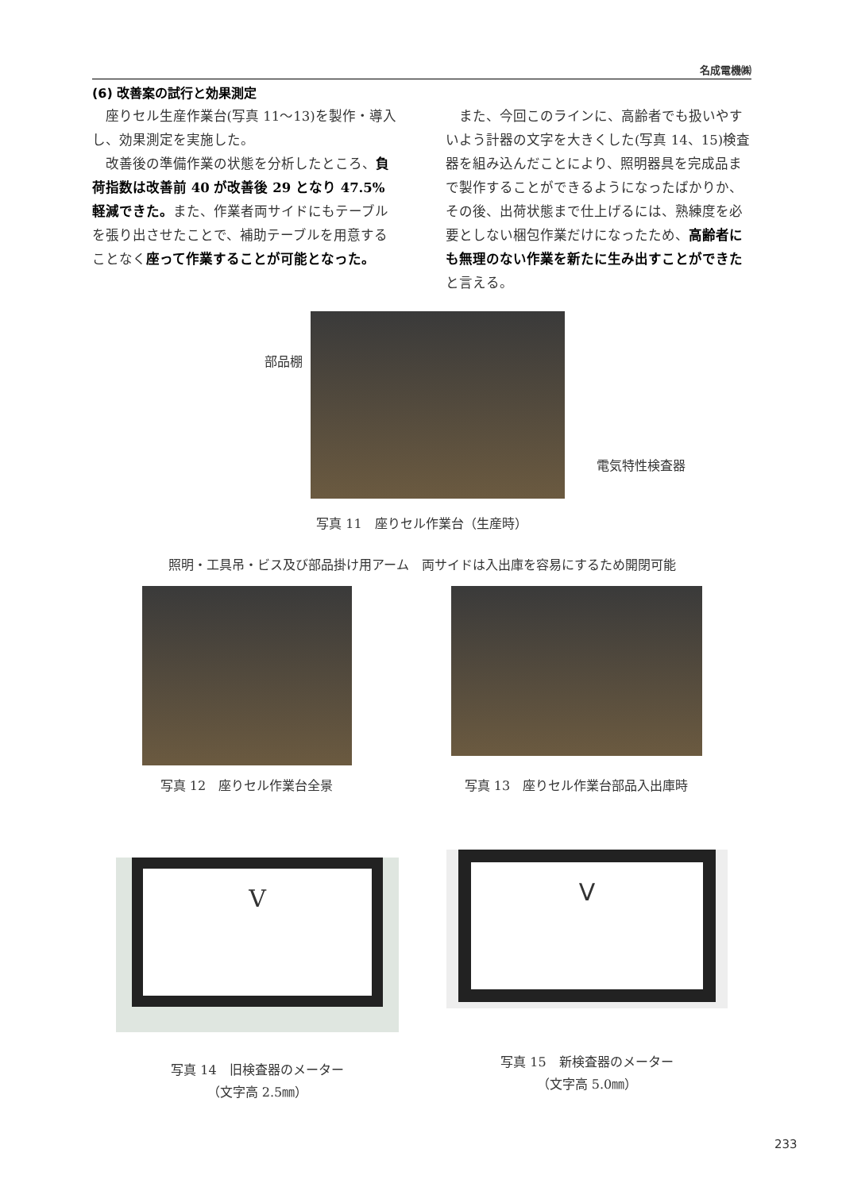名成電機㈱
(6) 改善案の試行と効果測定
座りセル生産作業台(写真 11～13)を製作・導入し、効果測定を実施した。
改善後の準備作業の状態を分析したところ、負荷指数は改善前 40 が改善後 29 となり 47.5% 軽減できた。また、作業者両サイドにもテーブルを張り出させたことで、補助テーブルを用意することなく座って作業することが可能となった。
また、今回このラインに、高齢者でも扱いやすいよう計器の文字を大きくした(写真 14、15)検査器を組み込んだことにより、照明器具を完成品まで製作することができるようになったばかりか、その後、出荷状態まで仕上げるには、熟練度を必要としない梱包作業だけになったため、高齢者にも無理のない作業を新たに生み出すことができたと言える。
部品棚
電気特性検査器
写真 11　座りセル作業台（生産時）
照明・工具吊・ビス及び部品掛け用アーム　両サイドは入出庫を容易にするため開閉可能
写真 12　座りセル作業台全景
写真 13　座りセル作業台部品入出庫時
V
写真 14　旧検査器のメーター
（文字高 2.5㎜）
V
写真 15　新検査器のメーター
（文字高 5.0㎜）
233